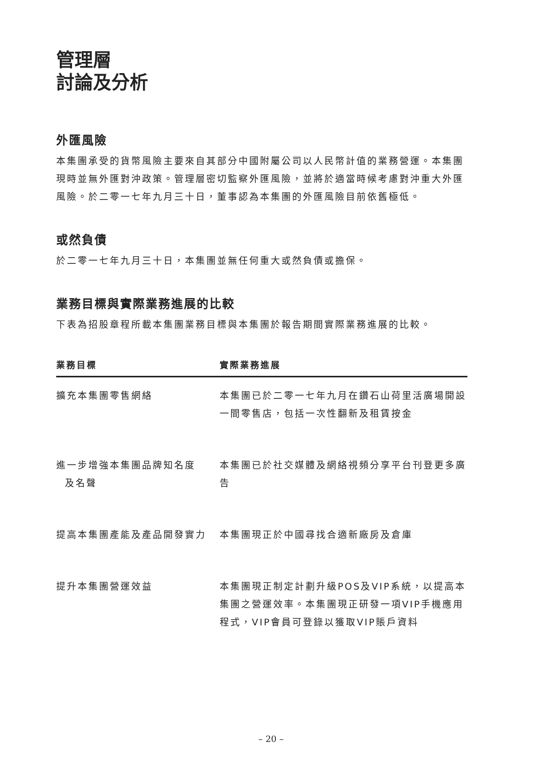管理層
討論及分析
外匯風險
本集團承受的貨幣風險主要來自其部分中國附屬公司以人民幣計值的業務營運。本集團現時並無外匯對沖政策。管理層密切監察外匯風險，並將於適當時候考慮對沖重大外匯風險。於二零一七年九月三十日，董事認為本集團的外匯風險目前依舊極低。
或然負債
於二零一七年九月三十日，本集團並無任何重大或然負債或擔保。
業務目標與實際業務進展的比較
下表為招股章程所載本集團業務目標與本集團於報告期間實際業務進展的比較。
| 業務目標 | 實際業務進展 |
| --- | --- |
| 擴充本集團零售網絡 | 本集團已於二零一七年九月在鑽石山荷里活廣場開設一間零售店，包括一次性翻新及租賃按金 |
| 進一步增強本集團品牌知名度 及名聲 | 本集團已於社交媒體及網絡視頻分享平台刊登更多廣告 |
| 提高本集團產能及產品開發實力 | 本集團現正於中國尋找合適新廠房及倉庫 |
| 提升本集團營運效益 | 本集團現正制定計劃升級POS及VIP系統，以提高本集團之營運效率。本集團現正研發一項VIP手機應用程式，VIP會員可登錄以獲取VIP賬戶資料 |
– 20 –